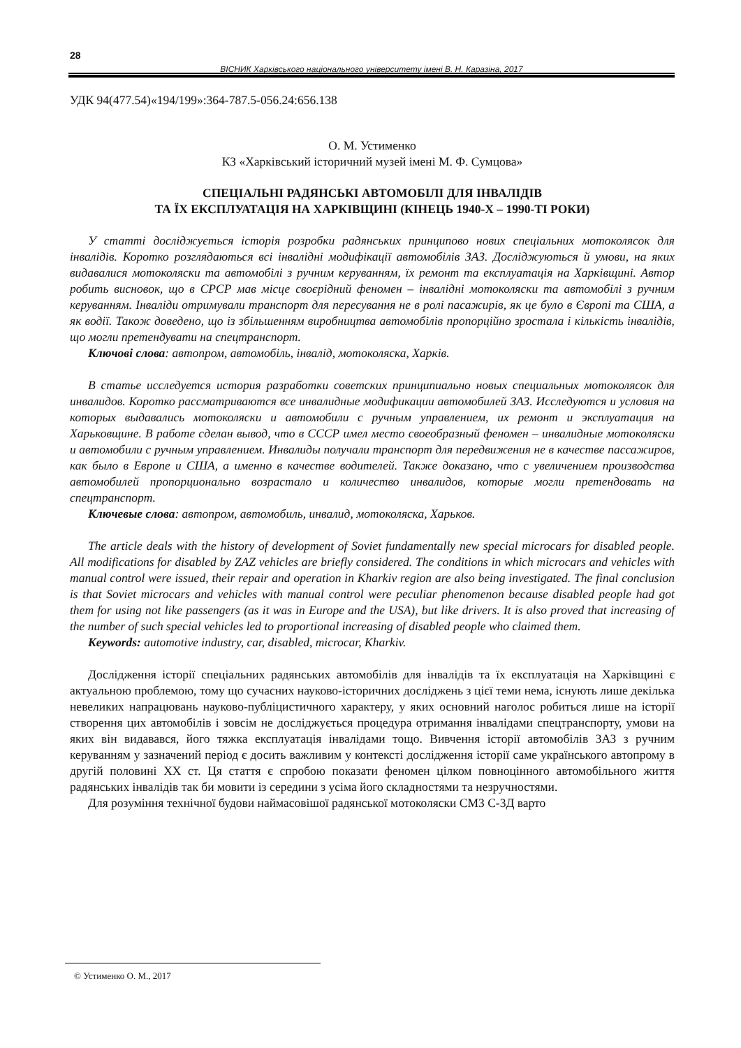28
ВІСНИК Харківського національного університету імені В. Н. Каразіна, 2017
УДК 94(477.54)«194/199»:364-787.5-056.24:656.138
О. М. Устименко
КЗ «Харківський історичний музей імені М. Ф. Сумцова»
СПЕЦІАЛЬНІ РАДЯНСЬКІ АВТОМОБІЛІ ДЛЯ ІНВАЛІДІВ
ТА ЇХ ЕКСПЛУАТАЦІЯ НА ХАРКІВЩИНІ (КІНЕЦЬ 1940-Х – 1990-ТІ РОКИ)
У статті досліджується історія розробки радянських принципово нових спеціальних мотоколясок для інвалідів. Коротко розглядаються всі інвалідні модифікації автомобілів ЗАЗ. Досліджуються й умови, на яких видавалися мотоколяски та автомобілі з ручним керуванням, їх ремонт та експлуатація на Харківщині. Автор робить висновок, що в СРСР мав місце своєрідний феномен – інвалідні мотоколяски та автомобілі з ручним керуванням. Інваліди отримували транспорт для пересування не в ролі пасажирів, як це було в Європі та США, а як водії. Також доведено, що із збільшенням виробництва автомобілів пропорційно зростала і кількість інвалідів, що могли претендувати на спецтранспорт.
Ключові слова: автопром, автомобіль, інвалід, мотоколяска, Харків.
В статье исследуется история разработки советских принципиально новых специальных мотоколясок для инвалидов. Коротко рассматриваются все инвалидные модификации автомобилей ЗАЗ. Исследуются и условия на которых выдавались мотоколяски и автомобили с ручным управлением, их ремонт и эксплуатация на Харьковщине. В работе сделан вывод, что в СССР имел место своеобразный феномен – инвалидные мотоколяски и автомобили с ручным управлением. Инвалиды получали транспорт для передвижения не в качестве пассажиров, как было в Европе и США, а именно в качестве водителей. Также доказано, что с увеличением производства автомобилей пропорционально возрастало и количество инвалидов, которые могли претендовать на спецтранспорт.
Ключевые слова: автопром, автомобиль, инвалид, мотоколяска, Харьков.
The article deals with the history of development of Soviet fundamentally new special microcars for disabled people. All modifications for disabled by ZAZ vehicles are briefly considered. The conditions in which microcars and vehicles with manual control were issued, their repair and operation in Kharkiv region are also being investigated. The final conclusion is that Soviet microcars and vehicles with manual control were peculiar phenomenon because disabled people had got them for using not like passengers (as it was in Europe and the USA), but like drivers. It is also proved that increasing of the number of such special vehicles led to proportional increasing of disabled people who claimed them.
Keywords: automotive industry, car, disabled, microcar, Kharkiv.
Дослідження історії спеціальних радянських автомобілів для інвалідів та їх експлуатація на Харківщині є актуальною проблемою, тому що сучасних науково-історичних досліджень з цієї теми нема, існують лише декілька невеликих напрацювань науково-публіцистичного характеру, у яких основний наголос робиться лише на історії створення цих автомобілів і зовсім не досліджується процедура отримання інвалідами спецтранспорту, умови на яких він видавався, його тяжка експлуатація інвалідами тощо. Вивчення історії автомобілів ЗАЗ з ручним керуванням у зазначений період є досить важливим у контексті дослідження історії саме українського автопрому в другій половині ХХ ст. Ця стаття є спробою показати феномен цілком повноцінного автомобільного життя радянських інвалідів так би мовити із середини з усіма його складностями та незручностями.
Для розуміння технічної будови наймасовішої радянської мотоколяски СМЗ С-3Д варто
© Устименко О. М., 2017